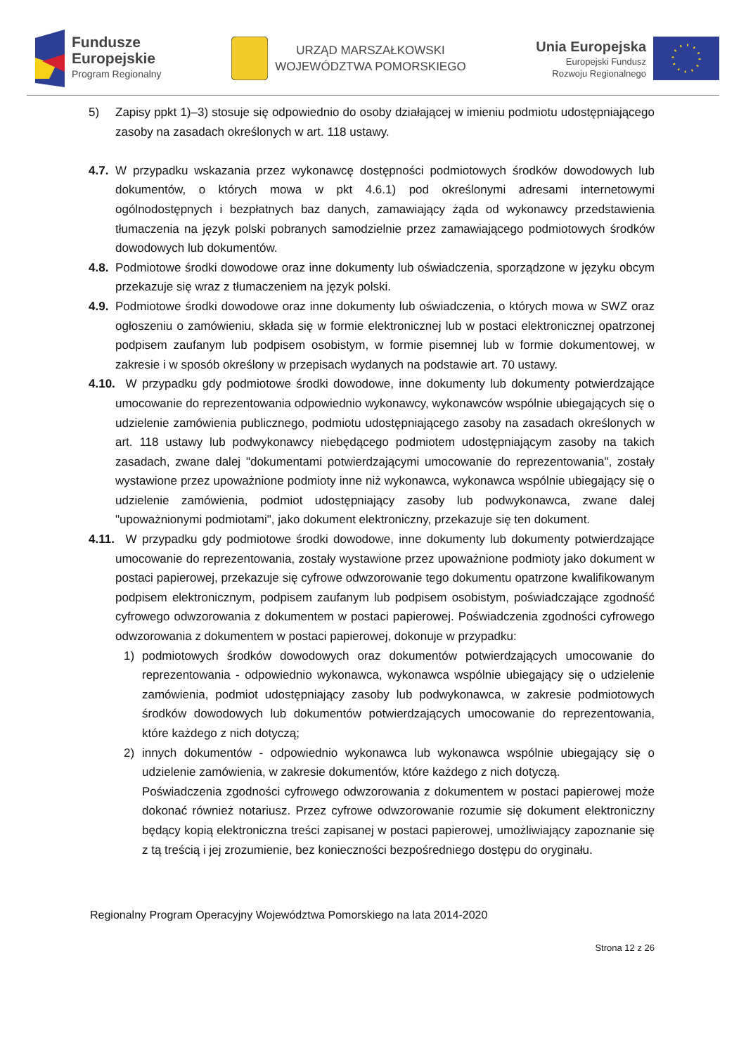Fundusze
Europejskie
Program Regionalny
URZĄD MARSZAŁKOWSKI
WOJEWÓDZTWA POMORSKIEGO
Unia Europejska
Europejski Fundusz
Rozwoju Regionalnego
5) Zapisy ppkt 1)–3) stosuje się odpowiednio do osoby działającej w imieniu podmiotu udostępniającego zasoby na zasadach określonych w art. 118 ustawy.
4.7.
W przypadku wskazania przez wykonawcę dostępności podmiotowych środków dowodowych lub dokumentów, o których mowa w pkt 4.6.1) pod określonymi adresami internetowymi ogólnodostępnych i bezpłatnych baz danych, zamawiający żąda od wykonawcy przedstawienia tłumaczenia na język polski pobranych samodzielnie przez zamawiającego podmiotowych środków dowodowych lub dokumentów.
4.8.
Podmiotowe środki dowodowe oraz inne dokumenty lub oświadczenia, sporządzone w języku obcym przekazuje się wraz z tłumaczeniem na język polski.
4.9.
Podmiotowe środki dowodowe oraz inne dokumenty lub oświadczenia, o których mowa w SWZ oraz ogłoszeniu o zamówieniu, składa się w formie elektronicznej lub w postaci elektronicznej opatrzonej podpisem zaufanym lub podpisem osobistym, w formie pisemnej lub w formie dokumentowej, w zakresie i w sposób określony w przepisach wydanych na podstawie art. 70 ustawy.
4.10.
W przypadku gdy podmiotowe środki dowodowe, inne dokumenty lub dokumenty potwierdzające umocowanie do reprezentowania odpowiednio wykonawcy, wykonawców wspólnie ubiegających się o udzielenie zamówienia publicznego, podmiotu udostępniającego zasoby na zasadach określonych w art. 118 ustawy lub podwykonawcy niebędącego podmiotem udostępniającym zasoby na takich zasadach, zwane dalej "dokumentami potwierdzającymi umocowanie do reprezentowania", zostały wystawione przez upoważnione podmioty inne niż wykonawca, wykonawca wspólnie ubiegający się o udzielenie zamówienia, podmiot udostępniający zasoby lub podwykonawca, zwane dalej "upoważnionymi podmiotami", jako dokument elektroniczny, przekazuje się ten dokument.
4.11.
W przypadku gdy podmiotowe środki dowodowe, inne dokumenty lub dokumenty potwierdzające umocowanie do reprezentowania, zostały wystawione przez upoważnione podmioty jako dokument w postaci papierowej, przekazuje się cyfrowe odwzorowanie tego dokumentu opatrzone kwalifikowanym podpisem elektronicznym, podpisem zaufanym lub podpisem osobistym, poświadczające zgodność cyfrowego odwzorowania z dokumentem w postaci papierowej. Poświadczenia zgodności cyfrowego odwzorowania z dokumentem w postaci papierowej, dokonuje w przypadku:
1) podmiotowych środków dowodowych oraz dokumentów potwierdzających umocowanie do reprezentowania - odpowiednio wykonawca, wykonawca wspólnie ubiegający się o udzielenie zamówienia, podmiot udostępniający zasoby lub podwykonawca, w zakresie podmiotowych środków dowodowych lub dokumentów potwierdzających umocowanie do reprezentowania, które każdego z nich dotyczą;
2) innych dokumentów - odpowiednio wykonawca lub wykonawca wspólnie ubiegający się o udzielenie zamówienia, w zakresie dokumentów, które każdego z nich dotyczą.
Poświadczenia zgodności cyfrowego odwzorowania z dokumentem w postaci papierowej może dokonać również notariusz. Przez cyfrowe odwzorowanie rozumie się dokument elektroniczny będący kopią elektroniczna treści zapisanej w postaci papierowej, umożliwiający zapoznanie się z tą treścią i jej zrozumienie, bez konieczności bezpośredniego dostępu do oryginału.
Regionalny Program Operacyjny Województwa Pomorskiego na lata 2014-2020
Strona 12 z 26